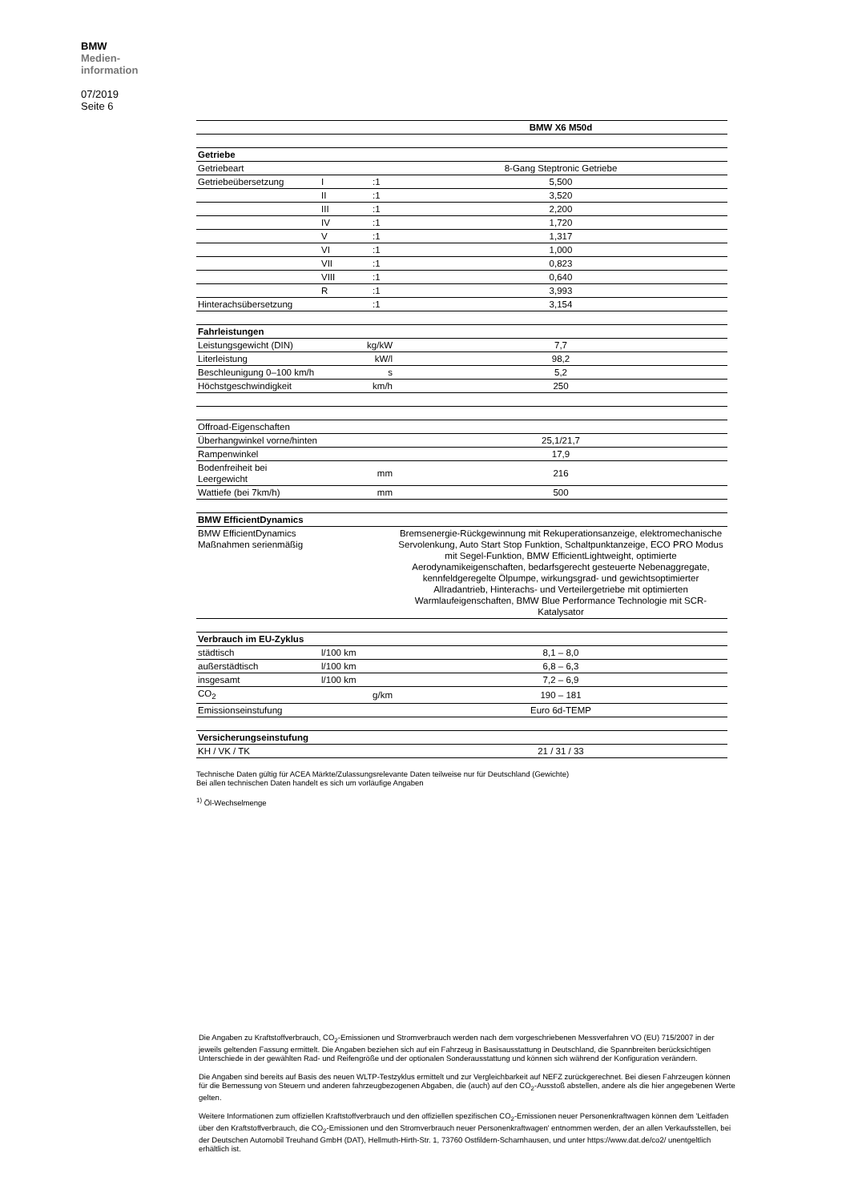BMW
Medien-
information
07/2019
Seite 6
| | | | BMW X6 M50d |
| Getriebe | | | |
| Getriebeart | | | 8-Gang Steptronic Getriebe |
| Getriebeübersetzung | I | :1 | 5,500 |
| | II | :1 | 3,520 |
| | III | :1 | 2,200 |
| | IV | :1 | 1,720 |
| | V | :1 | 1,317 |
| | VI | :1 | 1,000 |
| | VII | :1 | 0,823 |
| | VIII | :1 | 0,640 |
| | R | :1 | 3,993 |
| Hinterachsübersetzung | | :1 | 3,154 |
| Fahrleistungen | | | |
| Leistungsgewicht (DIN) | kg/kW | | 7,7 |
| Literleistung | kW/l | | 98,2 |
| Beschleunigung 0–100 km/h | s | | 5,2 |
| Höchstgeschwindigkeit | km/h | | 250 |
| Offroad-Eigenschaften | | | |
| Überhangwinkel vorne/hinten | | | 25,1/21,7 |
| Rampenwinkel | | | 17,9 |
| Bodenfreiheit bei Leergewicht | mm | | 216 |
| Wattiefe (bei 7km/h) | mm | | 500 |
| BMW EfficientDynamics | | | |
| BMW EfficientDynamics Maßnahmen serienmäßig | | | Bremsenergie-Rückgewinnung mit Rekuperationsanzeige, elektromechanische Servolenkung, Auto Start Stop Funktion, Schaltpunktanzeige, ECO PRO Modus mit Segel-Funktion, BMW EfficientLightweight, optimierte Aerodynamikeigenschaften, bedarfsgerecht gesteuerte Nebenaggregate, kennfeldgeregelte Ölpumpe, wirkungsgrad- und gewichtsoptimierter Allradantrieb, Hinterachs- und Verteilergetriebe mit optimierten Warmlaufeigenschaften, BMW Blue Performance Technologie mit SCR-Katalysator |
| Verbrauch im EU-Zyklus | | | |
| städtisch | l/100 km | | 8,1 – 8,0 |
| außerstädtisch | l/100 km | | 6,8 – 6,3 |
| insgesamt | l/100 km | | 7,2 – 6,9 |
| CO<sub>2</sub> | g/km | | 190 – 181 |
| Emissionseinstufung | | | Euro 6d-TEMP |
| Versicherungseinstufung | | | |
| KH / VK / TK | | | 21 / 31 / 33 |
Technische Daten gültig für ACEA Märkte/Zulassungsrelevante Daten teilweise nur für Deutschland (Gewichte)
Bei allen technischen Daten handelt es sich um vorläufige Angaben
<sup>1)</sup> Öl-Wechselmenge
Die Angaben zu Kraftstoffverbrauch, CO<sub>2</sub>-Emissionen und Stromverbrauch werden nach dem vorgeschriebenen Messverfahren VO (EU) 715/2007 in der jeweils geltenden Fassung ermittelt. Die Angaben beziehen sich auf ein Fahrzeug in Basisausstattung in Deutschland, die Spannbreiten berücksichtigen Unterschiede in der gewählten Rad- und Reifengröße und der optionalen Sonderausstattung und können sich während der Konfiguration verändern.
Die Angaben sind bereits auf Basis des neuen WLTP-Testzyklus ermittelt und zur Vergleichbarkeit auf NEFZ zurückgerechnet. Bei diesen Fahrzeugen können für die Bemessung von Steuern und anderen fahrzeugbezogenen Abgaben, die (auch) auf den CO<sub>2</sub>-Ausstoß abstellen, andere als die hier angegebenen Werte gelten.
Weitere Informationen zum offiziellen Kraftstoffverbrauch und den offiziellen spezifischen CO<sub>2</sub>-Emissionen neuer Personenkraftwagen können dem 'Leitfaden über den Kraftstoffverbrauch, die CO<sub>2</sub>-Emissionen und den Stromverbrauch neuer Personenkraftwagen' entnommen werden, der an allen Verkaufsstellen, bei der Deutschen Automobil Treuhand GmbH (DAT), Hellmuth-Hirth-Str. 1, 73760 Ostfildern-Scharnhausen, und unter https://www.dat.de/co2/ unentgeltlich erhältlich ist.